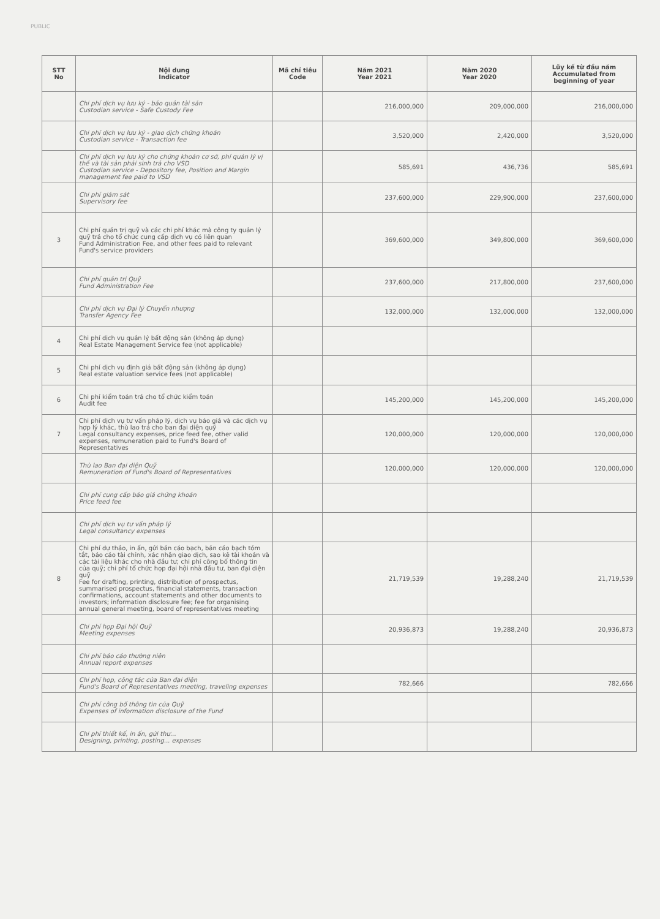PUBLIC
| STT No | Nội dung Indicator | Mã chỉ tiêu Code | Năm 2021 Year 2021 | Năm 2020 Year 2020 | Lũy kế từ đầu năm Accumulated from beginning of year |
| --- | --- | --- | --- | --- | --- |
| | Chi phí dịch vụ lưu ký - bảo quản tài sản Custodian service - Safe Custody Fee | | 216,000,000 | 209,000,000 | 216,000,000 |
| | Chi phí dịch vụ lưu ký - giao dịch chứng khoán Custodian service - Transaction fee | | 3,520,000 | 2,420,000 | 3,520,000 |
| | Chi phí dịch vụ lưu ký cho chứng khoán cơ sở, phí quản lý vị thế và tài sản phải sinh trả cho VSD Custodian service - Depository fee, Position and Margin management fee paid to VSD | | 585,691 | 436,736 | 585,691 |
| | Chi phí giám sát Supervisory fee | | 237,600,000 | 229,900,000 | 237,600,000 |
| 3 | Chi phí quản trị quỹ và các chi phí khác mà công ty quản lý quỹ trả cho tổ chức cung cấp dịch vụ có liên quan Fund Administration Fee, and other fees paid to relevant Fund's service providers | | 369,600,000 | 349,800,000 | 369,600,000 |
| | Chi phí quản trị Quỹ Fund Administration Fee | | 237,600,000 | 217,800,000 | 237,600,000 |
| | Chi phí dịch vụ Đại lý Chuyển nhượng Transfer Agency Fee | | 132,000,000 | 132,000,000 | 132,000,000 |
| 4 | Chi phí dịch vụ quản lý bất động sản (không áp dụng) Real Estate Management Service fee (not applicable) | | | | |
| 5 | Chi phí dịch vụ định giá bất động sản (không áp dụng) Real estate valuation service fees (not applicable) | | | | |
| 6 | Chi phí kiểm toán trả cho tổ chức kiểm toán Audit fee | | 145,200,000 | 145,200,000 | 145,200,000 |
| 7 | Chi phí dịch vụ tư vấn pháp lý, dịch vụ báo giá và các dịch vụ hợp lý khác, thù lao trả cho ban đại diện quỹ Legal consultancy expenses, price feed fee, other valid expenses, remuneration paid to Fund's Board of Representatives | | 120,000,000 | 120,000,000 | 120,000,000 |
| | Thù lao Ban đại diện Quỹ Remuneration of Fund's Board of Representatives | | 120,000,000 | 120,000,000 | 120,000,000 |
| | Chi phí cung cấp báo giá chứng khoán Price feed fee | | | | |
| | Chi phí dịch vụ tư vấn pháp lý Legal consultancy expenses | | | | |
| 8 | Chi phí dự thảo, in ấn, gửi bản cáo bạch, bản cáo bạch tóm tắt, báo cáo tài chính, xác nhận giao dịch, sao kê tài khoản và các tài liệu khác cho nhà đầu tư; chi phí công bố thông tin của quỹ; chi phí tổ chức họp đại hội nhà đầu tư, ban đại diện quỹ Fee for drafting, printing, distribution of prospectus, summarised prospectus, financial statements, transaction confirmations, account statements and other documents to investors; information disclosure fee; fee for organising annual general meeting, board of representatives meeting | | 21,719,539 | 19,288,240 | 21,719,539 |
| | Chi phí họp Đại hội Quỹ Meeting expenses | | 20,936,873 | 19,288,240 | 20,936,873 |
| | Chi phí báo cáo thường niên Annual report expenses | | | | |
| | Chi phí họp, công tác của Ban đại diện Fund's Board of Representatives meeting, traveling expenses | | 782,666 | | 782,666 |
| | Chi phí công bố thông tin của Quỹ Expenses of information disclosure of the Fund | | | | |
| | Chi phí thiết kế, in ấn, gửi thư... Designing, printing, posting... expenses | | | | |